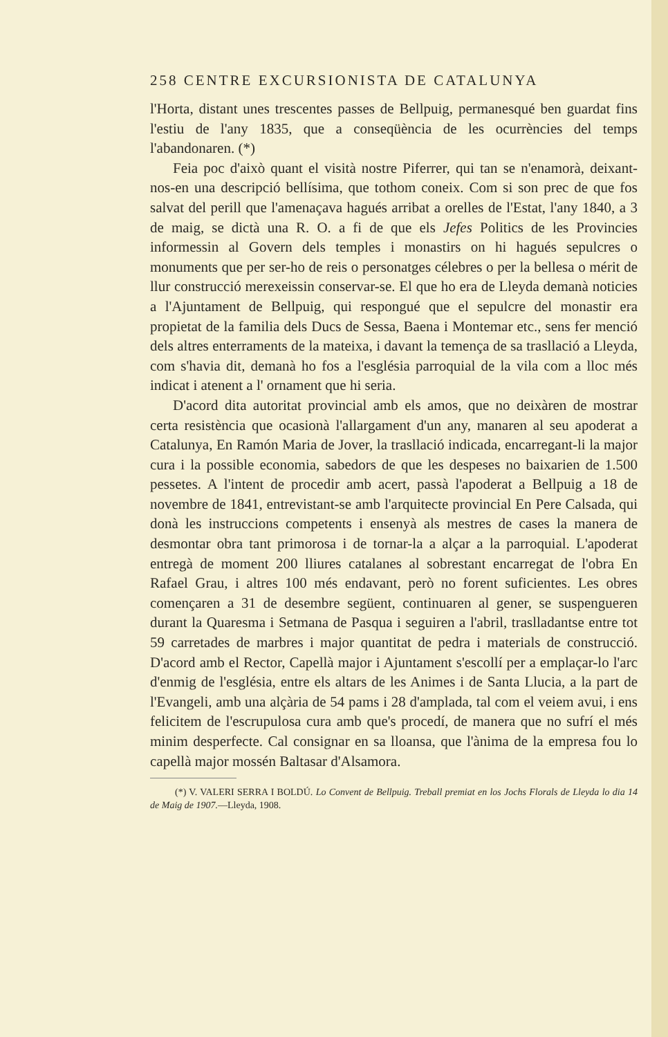258 CENTRE EXCURSIONISTA DE CATALUNYA
l'Horta, distant unes trescentes passes de Bellpuig, permanesqué ben guardat fins l'estiu de l'any 1835, que a conseqüència de les ocurrències del temps l'abandonaren. (*)
Feia poc d'això quant el visità nostre Piferrer, qui tan se n'enamorà, deixant-nos-en una descripció bellísima, que tothom coneix. Com si son prec de que fos salvat del perill que l'amenaçava hagués arribat a orelles de l'Estat, l'any 1840, a 3 de maig, se dictà una R. O. a fi de que els Jefes Politics de les Provincies informessin al Govern dels temples i monastirs on hi hagués sepulcres o monuments que per ser-ho de reis o personatges célebres o per la bellesa o mérit de llur construcció merexeissin conservar-se. El que ho era de Lleyda demanà noticies a l'Ajuntament de Bellpuig, qui respongué que el sepulcre del monastir era propietat de la familia dels Ducs de Sessa, Baena i Montemar etc., sens fer menció dels altres enterraments de la mateixa, i davant la temença de sa trasllació a Lleyda, com s'havia dit, demanà ho fos a l'església parroquial de la vila com a lloc més indicat i atenent a l' ornament que hi seria.
D'acord dita autoritat provincial amb els amos, que no deixàren de mostrar certa resistència que ocasionà l'allargament d'un any, manaren al seu apoderat a Catalunya, En Ramón Maria de Jover, la trasllació indicada, encarregant-li la major cura i la possible economia, sabedors de que les despeses no baixarien de 1.500 pessetes. A l'intent de procedir amb acert, passà l'apoderat a Bellpuig a 18 de novembre de 1841, entrevistant-se amb l'arquitecte provincial En Pere Calsada, qui donà les instruccions competents i ensenyà als mestres de cases la manera de desmontar obra tant primorosa i de tornar-la a alçar a la parroquial. L'apoderat entregà de moment 200 lliures catalanes al sobrestant encarregat de l'obra En Rafael Grau, i altres 100 més endavant, però no forent suficientes. Les obres començaren a 31 de desembre següent, continuaren al gener, se suspengueren durant la Quaresma i Setmana de Pasqua i seguiren a l'abril, traslladantse entre tot 59 carretades de marbres i major quantitat de pedra i materials de construcció. D'acord amb el Rector, Capellà major i Ajuntament s'escollí per a emplaçar-lo l'arc d'enmig de l'església, entre els altars de les Animes i de Santa Llucia, a la part de l'Evangeli, amb una alçària de 54 pams i 28 d'amplada, tal com el veiem avui, i ens felicitem de l'escrupulosa cura amb que's procedí, de manera que no sufrí el més minim desperfecte. Cal consignar en sa lloansa, que l'ànima de la empresa fou lo capellà major mossén Baltasar d'Alsamora.
(*) V. VALERI SERRA I BOLDÚ. Lo Convent de Bellpuig. Treball premiat en los Jochs Florals de Lleyda lo dia 14 de Maig de 1907.—Lleyda, 1908.